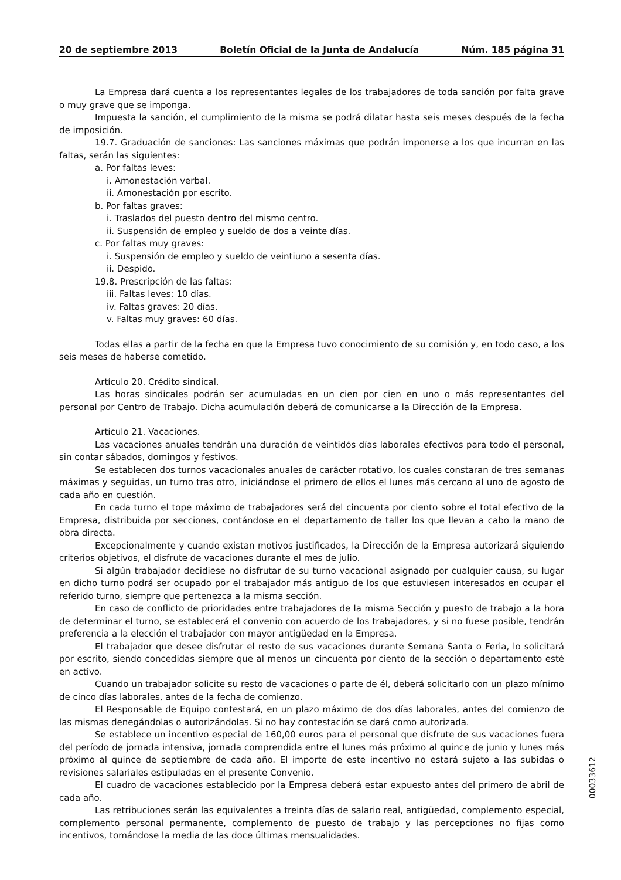20 de septiembre 2013 Boletín Oficial de la Junta de Andalucía Núm. 185 página 31
La Empresa dará cuenta a los representantes legales de los trabajadores de toda sanción por falta grave o muy grave que se imponga.
Impuesta la sanción, el cumplimiento de la misma se podrá dilatar hasta seis meses después de la fecha de imposición.
19.7. Graduación de sanciones: Las sanciones máximas que podrán imponerse a los que incurran en las faltas, serán las siguientes:
a. Por faltas leves:
i. Amonestación verbal.
ii. Amonestación por escrito.
b. Por faltas graves:
i. Traslados del puesto dentro del mismo centro.
ii. Suspensión de empleo y sueldo de dos a veinte días.
c. Por faltas muy graves:
i. Suspensión de empleo y sueldo de veintiuno a sesenta días.
ii. Despido.
19.8. Prescripción de las faltas:
iii. Faltas leves: 10 días.
iv. Faltas graves: 20 días.
v. Faltas muy graves: 60 días.
Todas ellas a partir de la fecha en que la Empresa tuvo conocimiento de su comisión y, en todo caso, a los seis meses de haberse cometido.
Artículo 20. Crédito sindical.
Las horas sindicales podrán ser acumuladas en un cien por cien en uno o más representantes del personal por Centro de Trabajo. Dicha acumulación deberá de comunicarse a la Dirección de la Empresa.
Artículo 21. Vacaciones.
Las vacaciones anuales tendrán una duración de veintidós días laborales efectivos para todo el personal, sin contar sábados, domingos y festivos.
Se establecen dos turnos vacacionales anuales de carácter rotativo, los cuales constaran de tres semanas máximas y seguidas, un turno tras otro, iniciándose el primero de ellos el lunes más cercano al uno de agosto de cada año en cuestión.
En cada turno el tope máximo de trabajadores será del cincuenta por ciento sobre el total efectivo de la Empresa, distribuida por secciones, contándose en el departamento de taller los que llevan a cabo la mano de obra directa.
Excepcionalmente y cuando existan motivos justificados, la Dirección de la Empresa autorizará siguiendo criterios objetivos, el disfrute de vacaciones durante el mes de julio.
Si algún trabajador decidiese no disfrutar de su turno vacacional asignado por cualquier causa, su lugar en dicho turno podrá ser ocupado por el trabajador más antiguo de los que estuviesen interesados en ocupar el referido turno, siempre que pertenezca a la misma sección.
En caso de conflicto de prioridades entre trabajadores de la misma Sección y puesto de trabajo a la hora de determinar el turno, se establecerá el convenio con acuerdo de los trabajadores, y si no fuese posible, tendrán preferencia a la elección el trabajador con mayor antigüedad en la Empresa.
El trabajador que desee disfrutar el resto de sus vacaciones durante Semana Santa o Feria, lo solicitará por escrito, siendo concedidas siempre que al menos un cincuenta por ciento de la sección o departamento esté en activo.
Cuando un trabajador solicite su resto de vacaciones o parte de él, deberá solicitarlo con un plazo mínimo de cinco días laborales, antes de la fecha de comienzo.
El Responsable de Equipo contestará, en un plazo máximo de dos días laborales, antes del comienzo de las mismas denegándolas o autorizándolas. Si no hay contestación se dará como autorizada.
Se establece un incentivo especial de 160,00 euros para el personal que disfrute de sus vacaciones fuera del período de jornada intensiva, jornada comprendida entre el lunes más próximo al quince de junio y lunes más próximo al quince de septiembre de cada año. El importe de este incentivo no estará sujeto a las subidas o revisiones salariales estipuladas en el presente Convenio.
El cuadro de vacaciones establecido por la Empresa deberá estar expuesto antes del primero de abril de cada año.
Las retribuciones serán las equivalentes a treinta días de salario real, antigüedad, complemento especial, complemento personal permanente, complemento de puesto de trabajo y las percepciones no fijas como incentivos, tomándose la media de las doce últimas mensualidades.
00033612